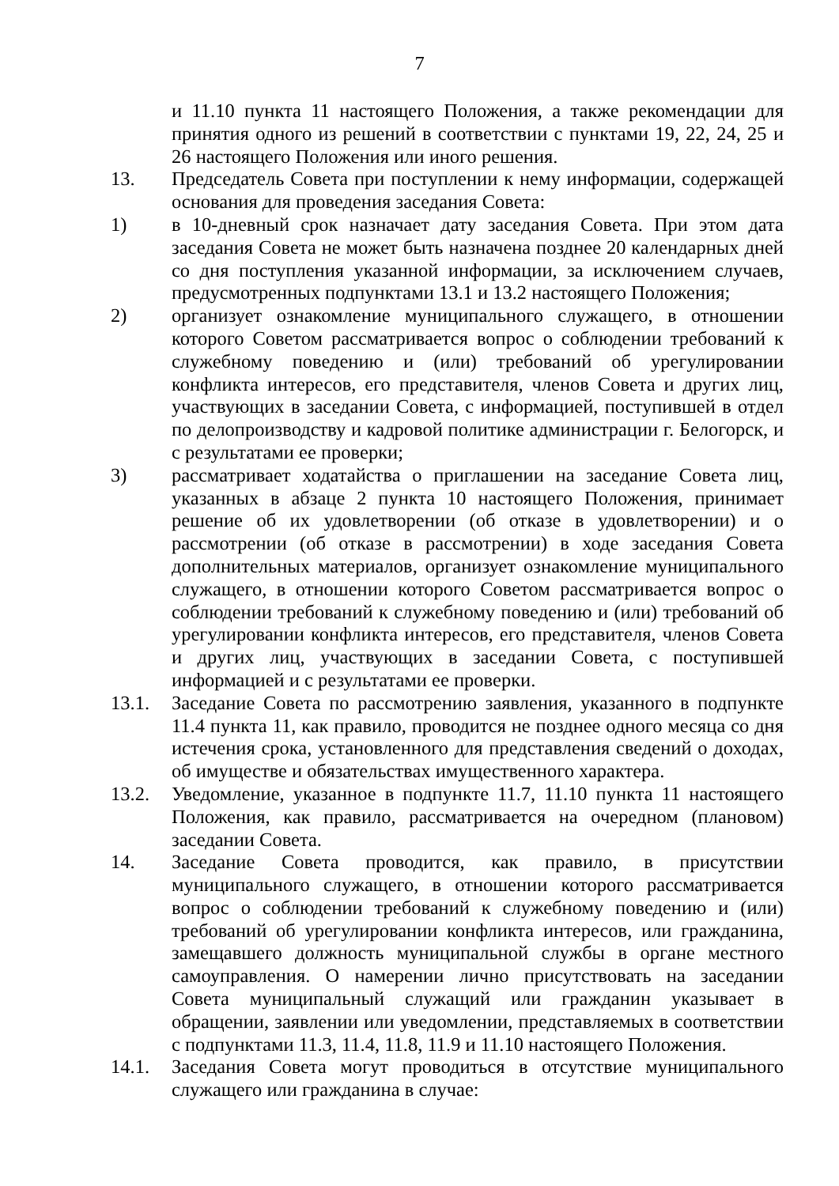7
и 11.10 пункта 11 настоящего Положения, а также рекомендации для принятия одного из решений в соответствии с пунктами 19, 22, 24, 25 и 26 настоящего Положения или иного решения.
13. Председатель Совета при поступлении к нему информации, содержащей основания для проведения заседания Совета:
1) в 10-дневный срок назначает дату заседания Совета. При этом дата заседания Совета не может быть назначена позднее 20 календарных дней со дня поступления указанной информации, за исключением случаев, предусмотренных подпунктами 13.1 и 13.2 настоящего Положения;
2) организует ознакомление муниципального служащего, в отношении которого Советом рассматривается вопрос о соблюдении требований к служебному поведению и (или) требований об урегулировании конфликта интересов, его представителя, членов Совета и других лиц, участвующих в заседании Совета, с информацией, поступившей в отдел по делопроизводству и кадровой политике администрации г. Белогорск, и с результатами ее проверки;
3) рассматривает ходатайства о приглашении на заседание Совета лиц, указанных в абзаце 2 пункта 10 настоящего Положения, принимает решение об их удовлетворении (об отказе в удовлетворении) и о рассмотрении (об отказе в рассмотрении) в ходе заседания Совета дополнительных материалов, организует ознакомление муниципального служащего, в отношении которого Советом рассматривается вопрос о соблюдении требований к служебному поведению и (или) требований об урегулировании конфликта интересов, его представителя, членов Совета и других лиц, участвующих в заседании Совета, с поступившей информацией и с результатами ее проверки.
13.1. Заседание Совета по рассмотрению заявления, указанного в подпункте 11.4 пункта 11, как правило, проводится не позднее одного месяца со дня истечения срока, установленного для представления сведений о доходах, об имуществе и обязательствах имущественного характера.
13.2. Уведомление, указанное в подпункте 11.7, 11.10 пункта 11 настоящего Положения, как правило, рассматривается на очередном (плановом) заседании Совета.
14. Заседание Совета проводится, как правило, в присутствии муниципального служащего, в отношении которого рассматривается вопрос о соблюдении требований к служебному поведению и (или) требований об урегулировании конфликта интересов, или гражданина, замещавшего должность муниципальной службы в органе местного самоуправления. О намерении лично присутствовать на заседании Совета муниципальный служащий или гражданин указывает в обращении, заявлении или уведомлении, представляемых в соответствии с подпунктами 11.3, 11.4, 11.8, 11.9 и 11.10 настоящего Положения.
14.1. Заседания Совета могут проводиться в отсутствие муниципального служащего или гражданина в случае: